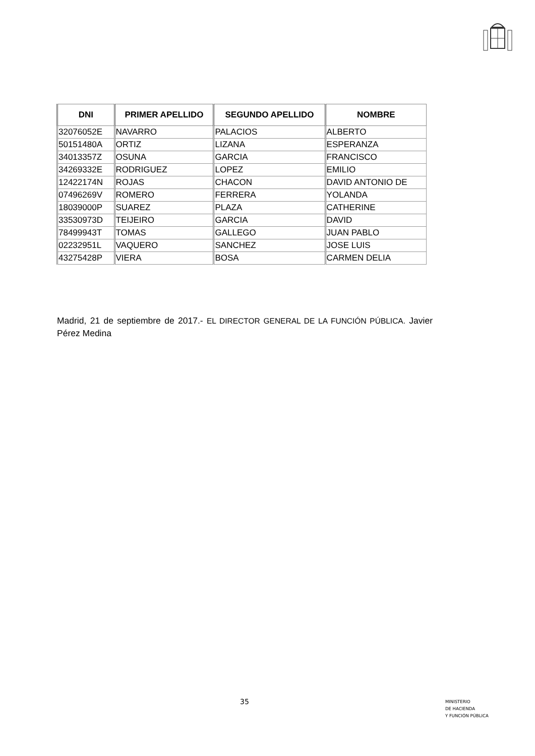| DNI | PRIMER APELLIDO | SEGUNDO APELLIDO | NOMBRE |
| --- | --- | --- | --- |
| 32076052E | NAVARRO | PALACIOS | ALBERTO |
| 50151480A | ORTIZ | LIZANA | ESPERANZA |
| 34013357Z | OSUNA | GARCIA | FRANCISCO |
| 34269332E | RODRIGUEZ | LOPEZ | EMILIO |
| 12422174N | ROJAS | CHACON | DAVID ANTONIO DE |
| 07496269V | ROMERO | FERRERA | YOLANDA |
| 18039000P | SUAREZ | PLAZA | CATHERINE |
| 33530973D | TEIJEIRO | GARCIA | DAVID |
| 78499943T | TOMAS | GALLEGO | JUAN PABLO |
| 02232951L | VAQUERO | SANCHEZ | JOSE LUIS |
| 43275428P | VIERA | BOSA | CARMEN DELIA |
Madrid, 21 de septiembre de 2017.- EL DIRECTOR GENERAL DE LA FUNCIÓN PÚBLICA. Javier Pérez Medina
35
MINISTERIO
DE HACIENDA
Y FUNCIÓN PÚBLICA